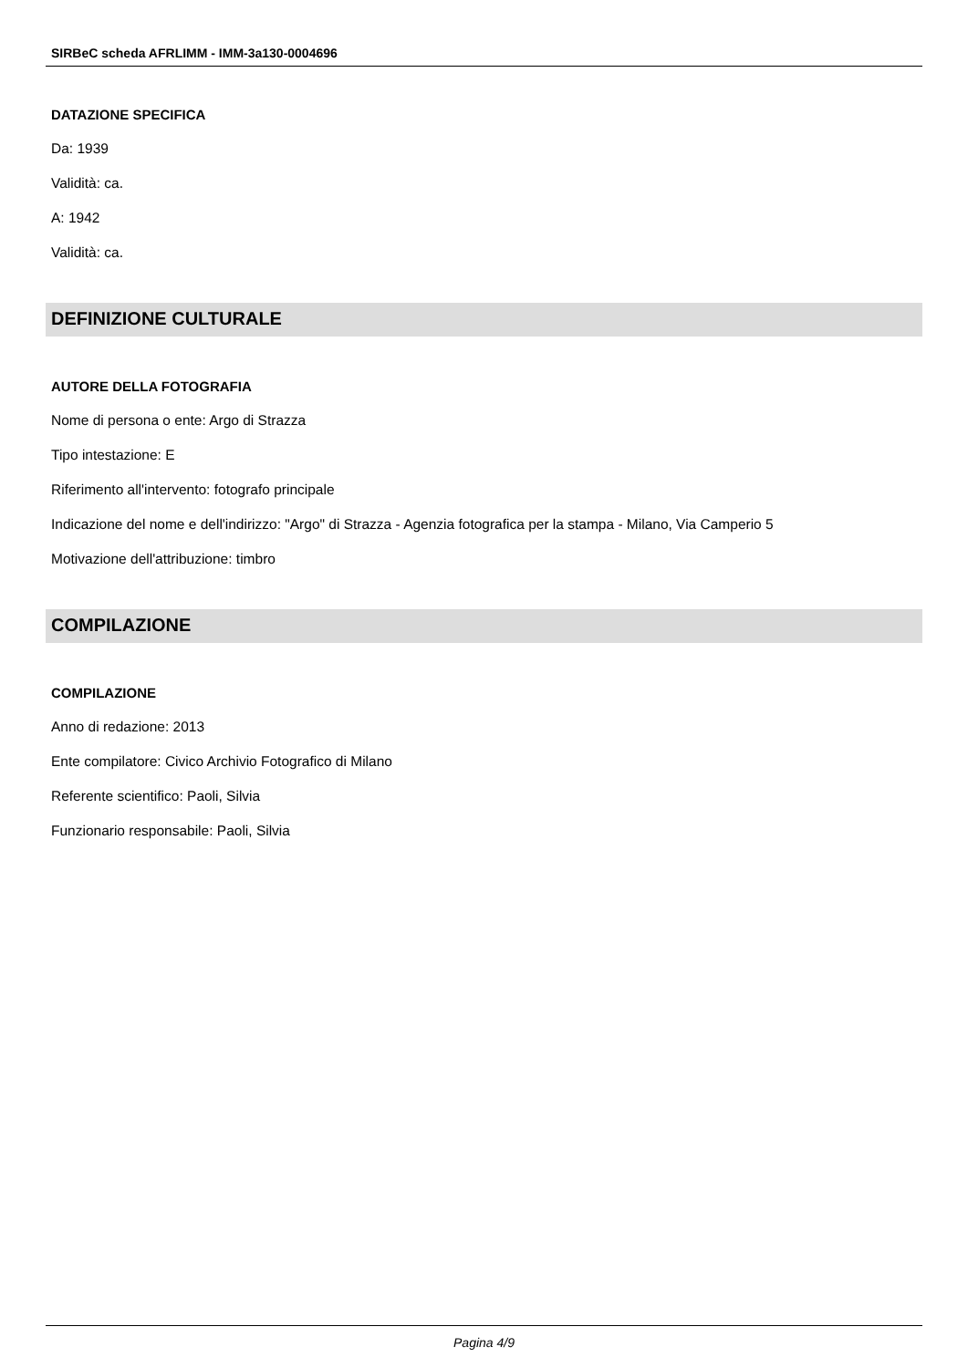SIRBeC scheda AFRLIMM - IMM-3a130-0004696
DATAZIONE SPECIFICA
Da: 1939
Validità: ca.
A: 1942
Validità: ca.
DEFINIZIONE CULTURALE
AUTORE DELLA FOTOGRAFIA
Nome di persona o ente: Argo di Strazza
Tipo intestazione: E
Riferimento all'intervento: fotografo principale
Indicazione del nome e dell'indirizzo: "Argo" di Strazza - Agenzia fotografica per la stampa - Milano, Via Camperio 5
Motivazione dell'attribuzione: timbro
COMPILAZIONE
COMPILAZIONE
Anno di redazione: 2013
Ente compilatore: Civico Archivio Fotografico di Milano
Referente scientifico: Paoli, Silvia
Funzionario responsabile: Paoli, Silvia
Pagina 4/9